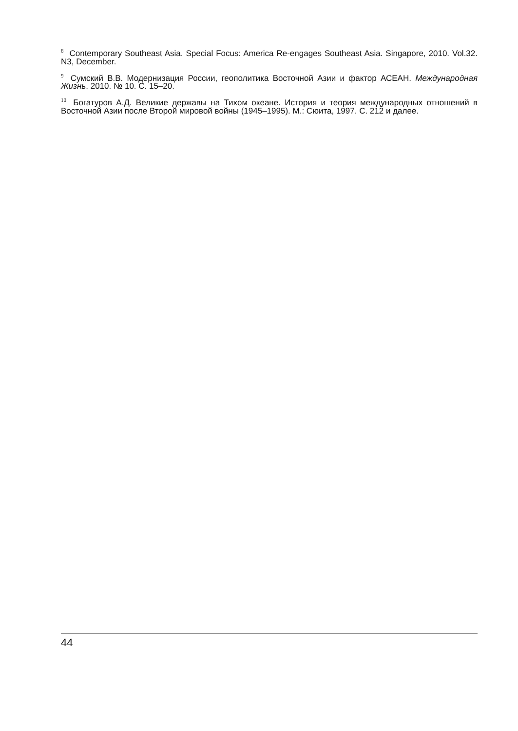<sup>8</sup> Contemporary Southeast Asia. Special Focus: America Re-engages Southeast Asia. Singapore, 2010. Vol.32. N3, December.
<sup>9</sup> Сумский В.В. Модернизация России, геополитика Восточной Азии и фактор АСЕАН. Международная Жизнь. 2010. № 10. С. 15–20.
<sup>10</sup> Богатуров А.Д. Великие державы на Тихом океане. История и теория международных отношений в Восточной Азии после Второй мировой войны (1945–1995). М.: Сюита, 1997. С. 212 и далее.
44